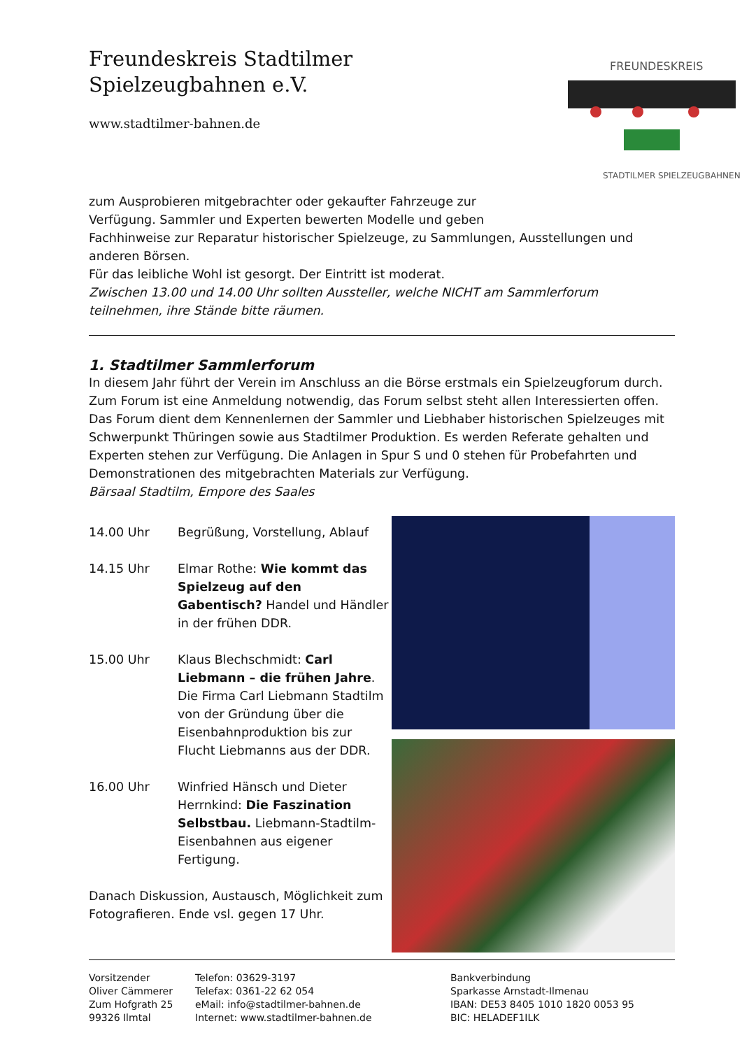Freundeskreis Stadtilmer
Spielzeugbahnen e.V.
www.stadtilmer-bahnen.de
FREUNDESKREIS
STADTILMER SPIELZEUGBAHNEN
zum Ausprobieren mitgebrachter oder gekaufter Fahrzeuge zur
Verfügung. Sammler und Experten bewerten Modelle und geben
Fachhinweise zur Reparatur historischer Spielzeuge, zu Sammlungen, Ausstellungen und anderen Börsen.
Für das leibliche Wohl ist gesorgt. Der Eintritt ist moderat.
Zwischen 13.00 und 14.00 Uhr sollten Aussteller, welche NICHT am Sammlerforum teilnehmen, ihre Stände bitte räumen.
1. Stadtilmer Sammlerforum
In diesem Jahr führt der Verein im Anschluss an die Börse erstmals ein Spielzeugforum durch. Zum Forum ist eine Anmeldung notwendig, das Forum selbst steht allen Interessierten offen. Das Forum dient dem Kennenlernen der Sammler und Liebhaber historischen Spielzeuges mit Schwerpunkt Thüringen sowie aus Stadtilmer Produktion. Es werden Referate gehalten und Experten stehen zur Verfügung. Die Anlagen in Spur S und 0 stehen für Probefahrten und Demonstrationen des mitgebrachten Materials zur Verfügung.
Bärsaal Stadtilm, Empore des Saales
14.00 Uhr Begrüßung, Vorstellung, Ablauf
14.15 Uhr Elmar Rothe: Wie kommt das Spielzeug auf den Gabentisch? Handel und Händler in der frühen DDR.
15.00 Uhr Klaus Blechschmidt: Carl Liebmann – die frühen Jahre. Die Firma Carl Liebmann Stadtilm von der Gründung über die Eisenbahnproduktion bis zur Flucht Liebmanns aus der DDR.
16.00 Uhr Winfried Hänsch und Dieter Herrnkind: Die Faszination Selbstbau. Liebmann-Stadtilm-Eisenbahnen aus eigener Fertigung.
Danach Diskussion, Austausch, Möglichkeit zum Fotografieren. Ende vsl. gegen 17 Uhr.
Vorsitzender
Oliver Cämmerer
Zum Hofgrath 25
99326 Ilmtal
Telefon: 03629-3197
Telefax: 0361-22 62 054
eMail: info@stadtilmer-bahnen.de
Internet: www.stadtilmer-bahnen.de
Bankverbindung
Sparkasse Arnstadt-Ilmenau
IBAN: DE53 8405 1010 1820 0053 95
BIC: HELADEF1ILK